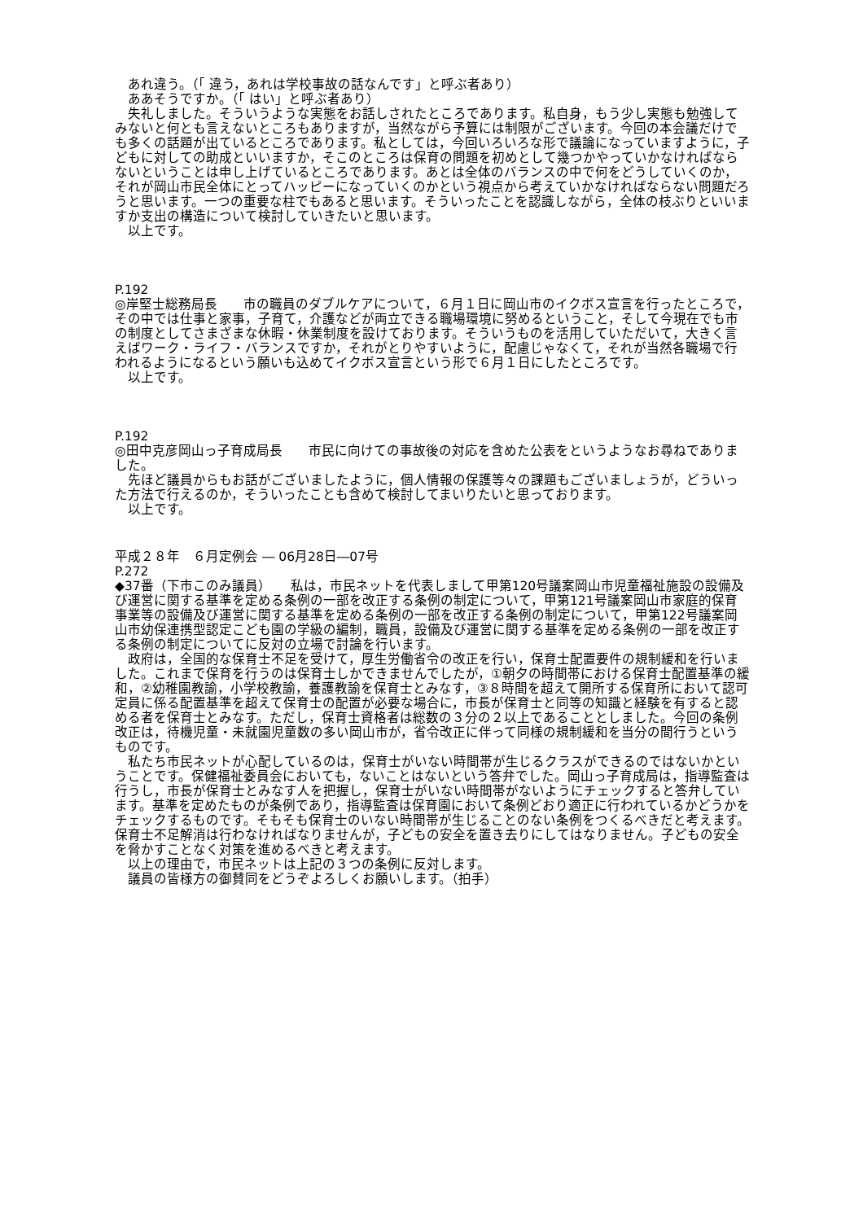あれ違う。（「 違う，あれは学校事故の話なんです」と呼ぶ者あり）
　ああそうですか。（「 はい」と呼ぶ者あり）
　失礼しました。そういうような実態をお話しされたところであります。私自身，もう少し実態も勉強してみないと何とも言えないところもありますが，当然ながら予算には制限がございます。今回の本会議だけでも多くの話題が出ているところであります。私としては，今回いろいろな形で議論になっていますように，子どもに対しての助成といいますか，そこのところは保育の問題を初めとして幾つかやっていかなければならないということは申し上げているところであります。あとは全体のバランスの中で何をどうしていくのか，それが岡山市民全体にとってハッピーになっていくのかという視点から考えていかなければならない問題だろうと思います。一つの重要な柱でもあると思います。そういったことを認識しながら，全体の枝ぶりといいますか支出の構造について検討していきたいと思います。
　以上です。
P.192
◎岸堅士総務局長　　市の職員のダブルケアについて，６月１日に岡山市のイクボス宣言を行ったところで，その中では仕事と家事，子育て，介護などが両立できる職場環境に努めるということ，そして今現在でも市の制度としてさまざまな休暇・休業制度を設けております。そういうものを活用していただいて，大きく言えばワーク・ライフ・バランスですか，それがとりやすいように，配慮じゃなくて，それが当然各職場で行われるようになるという願いも込めてイクボス宣言という形で６月１日にしたところです。
　以上です。
P.192
◎田中克彦岡山っ子育成局長　　市民に向けての事故後の対応を含めた公表をというようなお尋ねでありました。
　先ほど議員からもお話がございましたように，個人情報の保護等々の課題もございましょうが，どういった方法で行えるのか，そういったことも含めて検討してまいりたいと思っております。
　以上です。
平成２８年　６月定例会 ― 06月28日―07号
P.272
◆37番（下市このみ議員）　　私は，市民ネットを代表しまして甲第120号議案岡山市児童福祉施設の設備及び運営に関する基準を定める条例の一部を改正する条例の制定について，甲第121号議案岡山市家庭的保育事業等の設備及び運営に関する基準を定める条例の一部を改正する条例の制定について，甲第122号議案岡山市幼保連携型認定こども園の学級の編制，職員，設備及び運営に関する基準を定める条例の一部を改正する条例の制定についてに反対の立場で討論を行います。
　政府は，全国的な保育士不足を受けて，厚生労働省令の改正を行い，保育士配置要件の規制緩和を行いました。これまで保育を行うのは保育士しかできませんでしたが，①朝夕の時間帯における保育士配置基準の緩和，②幼稚園教諭，小学校教諭，養護教諭を保育士とみなす，③８時間を超えて開所する保育所において認可定員に係る配置基準を超えて保育士の配置が必要な場合に，市長が保育士と同等の知識と経験を有すると認める者を保育士とみなす。ただし，保育士資格者は総数の３分の２以上であることとしました。今回の条例改正は，待機児童・未就園児童数の多い岡山市が，省令改正に伴って同様の規制緩和を当分の間行うというものです。
　私たち市民ネットが心配しているのは，保育士がいない時間帯が生じるクラスができるのではないかということです。保健福祉委員会においても，ないことはないという答弁でした。岡山っ子育成局は，指導監査は行うし，市長が保育士とみなす人を把握し，保育士がいない時間帯がないようにチェックすると答弁しています。基準を定めたものが条例であり，指導監査は保育園において条例どおり適正に行われているかどうかをチェックするものです。そもそも保育士のいない時間帯が生じることのない条例をつくるべきだと考えます。保育士不足解消は行わなければなりませんが，子どもの安全を置き去りにしてはなりません。子どもの安全を脅かすことなく対策を進めるべきと考えます。
　以上の理由で，市民ネットは上記の３つの条例に反対します。
　議員の皆様方の御賛同をどうぞよろしくお願いします。（拍手）